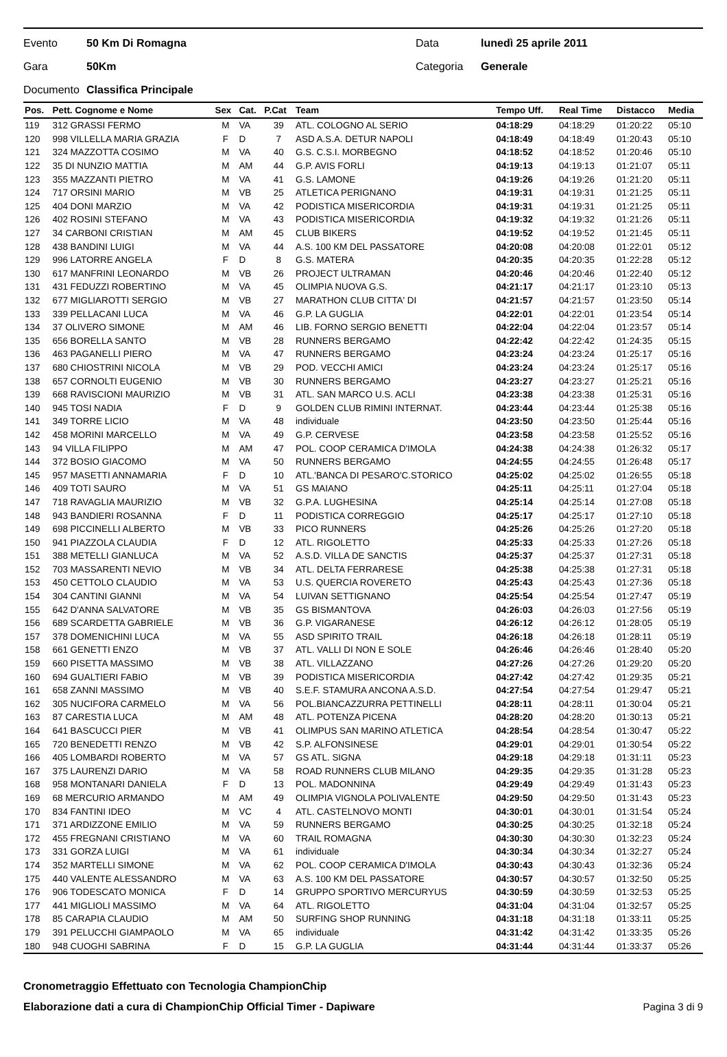Evento 50 Km Di Romagna Data lunedì 25 aprile 2011
Gara 50Km Categoria Generale
Documento Classifica Principale
| Pos. | Pett. Cognome e Nome | Sex | Cat. | P.Cat | Team | Tempo Uff. | Real Time | Distacco | Media |
| --- | --- | --- | --- | --- | --- | --- | --- | --- | --- |
| 119 | 312 GRASSI FERMO | M | VA | 39 | ATL. COLOGNO AL SERIO | 04:18:29 | 04:18:29 | 01:20:22 | 05:10 |
| 120 | 998 VILLELLA MARIA GRAZIA | F | D | 7 | ASD A.S.A. DETUR NAPOLI | 04:18:49 | 04:18:49 | 01:20:43 | 05:10 |
| 121 | 324 MAZZOTTA COSIMO | M | VA | 40 | G.S. C.S.I. MORBEGNO | 04:18:52 | 04:18:52 | 01:20:46 | 05:10 |
| 122 | 35 DI NUNZIO MATTIA | M | AM | 44 | G.P. AVIS FORLI | 04:19:13 | 04:19:13 | 01:21:07 | 05:11 |
| 123 | 355 MAZZANTI PIETRO | M | VA | 41 | G.S. LAMONE | 04:19:26 | 04:19:26 | 01:21:20 | 05:11 |
| 124 | 717 ORSINI MARIO | M | VB | 25 | ATLETICA PERIGNANO | 04:19:31 | 04:19:31 | 01:21:25 | 05:11 |
| 125 | 404 DONI MARZIO | M | VA | 42 | PODISTICA MISERICORDIA | 04:19:31 | 04:19:31 | 01:21:25 | 05:11 |
| 126 | 402 ROSINI STEFANO | M | VA | 43 | PODISTICA MISERICORDIA | 04:19:32 | 04:19:32 | 01:21:26 | 05:11 |
| 127 | 34 CARBONI CRISTIAN | M | AM | 45 | CLUB BIKERS | 04:19:52 | 04:19:52 | 01:21:45 | 05:11 |
| 128 | 438 BANDINI LUIGI | M | VA | 44 | A.S. 100 KM DEL PASSATORE | 04:20:08 | 04:20:08 | 01:22:01 | 05:12 |
| 129 | 996 LATORRE ANGELA | F | D | 8 | G.S. MATERA | 04:20:35 | 04:20:35 | 01:22:28 | 05:12 |
| 130 | 617 MANFRINI LEONARDO | M | VB | 26 | PROJECT ULTRAMAN | 04:20:46 | 04:20:46 | 01:22:40 | 05:12 |
| 131 | 431 FEDUZZI ROBERTINO | M | VA | 45 | OLIMPIA NUOVA G.S. | 04:21:17 | 04:21:17 | 01:23:10 | 05:13 |
| 132 | 677 MIGLIAROTTI SERGIO | M | VB | 27 | MARATHON CLUB CITTA' DI | 04:21:57 | 04:21:57 | 01:23:50 | 05:14 |
| 133 | 339 PELLACANI LUCA | M | VA | 46 | G.P. LA GUGLIA | 04:22:01 | 04:22:01 | 01:23:54 | 05:14 |
| 134 | 37 OLIVERO SIMONE | M | AM | 46 | LIB. FORNO SERGIO BENETTI | 04:22:04 | 04:22:04 | 01:23:57 | 05:14 |
| 135 | 656 BORELLA SANTO | M | VB | 28 | RUNNERS BERGAMO | 04:22:42 | 04:22:42 | 01:24:35 | 05:15 |
| 136 | 463 PAGANELLI PIERO | M | VA | 47 | RUNNERS BERGAMO | 04:23:24 | 04:23:24 | 01:25:17 | 05:16 |
| 137 | 680 CHIOSTRINI NICOLA | M | VB | 29 | POD. VECCHI AMICI | 04:23:24 | 04:23:24 | 01:25:17 | 05:16 |
| 138 | 657 CORNOLTI EUGENIO | M | VB | 30 | RUNNERS BERGAMO | 04:23:27 | 04:23:27 | 01:25:21 | 05:16 |
| 139 | 668 RAVISCIONI MAURIZIO | M | VB | 31 | ATL. SAN MARCO U.S. ACLI | 04:23:38 | 04:23:38 | 01:25:31 | 05:16 |
| 140 | 945 TOSI NADIA | F | D | 9 | GOLDEN CLUB RIMINI INTERNAT. | 04:23:44 | 04:23:44 | 01:25:38 | 05:16 |
| 141 | 349 TORRE LICIO | M | VA | 48 | individuale | 04:23:50 | 04:23:50 | 01:25:44 | 05:16 |
| 142 | 458 MORINI MARCELLO | M | VA | 49 | G.P. CERVESE | 04:23:58 | 04:23:58 | 01:25:52 | 05:16 |
| 143 | 94 VILLA FILIPPO | M | AM | 47 | POL. COOP CERAMICA D'IMOLA | 04:24:38 | 04:24:38 | 01:26:32 | 05:17 |
| 144 | 372 BOSIO GIACOMO | M | VA | 50 | RUNNERS BERGAMO | 04:24:55 | 04:24:55 | 01:26:48 | 05:17 |
| 145 | 957 MASETTI ANNAMARIA | F | D | 10 | ATL.'BANCA DI PESARO'C.STORICO | 04:25:02 | 04:25:02 | 01:26:55 | 05:18 |
| 146 | 409 TOTI SAURO | M | VA | 51 | GS MAIANO | 04:25:11 | 04:25:11 | 01:27:04 | 05:18 |
| 147 | 718 RAVAGLIA MAURIZIO | M | VB | 32 | G.P.A. LUGHESINA | 04:25:14 | 04:25:14 | 01:27:08 | 05:18 |
| 148 | 943 BANDIERI ROSANNA | F | D | 11 | PODISTICA CORREGGIO | 04:25:17 | 04:25:17 | 01:27:10 | 05:18 |
| 149 | 698 PICCINELLI ALBERTO | M | VB | 33 | PICO RUNNERS | 04:25:26 | 04:25:26 | 01:27:20 | 05:18 |
| 150 | 941 PIAZZOLA CLAUDIA | F | D | 12 | ATL. RIGOLETTO | 04:25:33 | 04:25:33 | 01:27:26 | 05:18 |
| 151 | 388 METELLI GIANLUCA | M | VA | 52 | A.S.D. VILLA DE SANCTIS | 04:25:37 | 04:25:37 | 01:27:31 | 05:18 |
| 152 | 703 MASSARENTI NEVIO | M | VB | 34 | ATL. DELTA FERRARESE | 04:25:38 | 04:25:38 | 01:27:31 | 05:18 |
| 153 | 450 CETTOLO CLAUDIO | M | VA | 53 | U.S. QUERCIA ROVERETO | 04:25:43 | 04:25:43 | 01:27:36 | 05:18 |
| 154 | 304 CANTINI GIANNI | M | VA | 54 | LUIVAN SETTIGNANO | 04:25:54 | 04:25:54 | 01:27:47 | 05:19 |
| 155 | 642 D'ANNA SALVATORE | M | VB | 35 | GS BISMANTOVA | 04:26:03 | 04:26:03 | 01:27:56 | 05:19 |
| 156 | 689 SCARDETTA GABRIELE | M | VB | 36 | G.P. VIGARANESE | 04:26:12 | 04:26:12 | 01:28:05 | 05:19 |
| 157 | 378 DOMENICHINI LUCA | M | VA | 55 | ASD SPIRITO TRAIL | 04:26:18 | 04:26:18 | 01:28:11 | 05:19 |
| 158 | 661 GENETTI ENZO | M | VB | 37 | ATL. VALLI DI NON E SOLE | 04:26:46 | 04:26:46 | 01:28:40 | 05:20 |
| 159 | 660 PISETTA MASSIMO | M | VB | 38 | ATL. VILLAZZANO | 04:27:26 | 04:27:26 | 01:29:20 | 05:20 |
| 160 | 694 GUALTIERI FABIO | M | VB | 39 | PODISTICA MISERICORDIA | 04:27:42 | 04:27:42 | 01:29:35 | 05:21 |
| 161 | 658 ZANNI MASSIMO | M | VB | 40 | S.E.F. STAMURA ANCONA A.S.D. | 04:27:54 | 04:27:54 | 01:29:47 | 05:21 |
| 162 | 305 NUCIFORA CARMELO | M | VA | 56 | POL.BIANCAZZURRA PETTINELLI | 04:28:11 | 04:28:11 | 01:30:04 | 05:21 |
| 163 | 87 CARESTIA LUCA | M | AM | 48 | ATL. POTENZA PICENA | 04:28:20 | 04:28:20 | 01:30:13 | 05:21 |
| 164 | 641 BASCUCCI PIER | M | VB | 41 | OLIMPUS SAN MARINO ATLETICA | 04:28:54 | 04:28:54 | 01:30:47 | 05:22 |
| 165 | 720 BENEDETTI RENZO | M | VB | 42 | S.P. ALFONSINESE | 04:29:01 | 04:29:01 | 01:30:54 | 05:22 |
| 166 | 405 LOMBARDI ROBERTO | M | VA | 57 | GS ATL. SIGNA | 04:29:18 | 04:29:18 | 01:31:11 | 05:23 |
| 167 | 375 LAURENZI DARIO | M | VA | 58 | ROAD RUNNERS CLUB MILANO | 04:29:35 | 04:29:35 | 01:31:28 | 05:23 |
| 168 | 958 MONTANARI DANIELA | F | D | 13 | POL. MADONNINA | 04:29:49 | 04:29:49 | 01:31:43 | 05:23 |
| 169 | 68 MERCURIO ARMANDO | M | AM | 49 | OLIMPIA VIGNOLA POLIVALENTE | 04:29:50 | 04:29:50 | 01:31:43 | 05:23 |
| 170 | 834 FANTINI IDEO | M | VC | 4 | ATL. CASTELNOVO MONTI | 04:30:01 | 04:30:01 | 01:31:54 | 05:24 |
| 171 | 371 ARDIZZONE EMILIO | M | VA | 59 | RUNNERS BERGAMO | 04:30:25 | 04:30:25 | 01:32:18 | 05:24 |
| 172 | 455 FREGNANI CRISTIANO | M | VA | 60 | TRAIL ROMAGNA | 04:30:30 | 04:30:30 | 01:32:23 | 05:24 |
| 173 | 331 GORZA LUIGI | M | VA | 61 | individuale | 04:30:34 | 04:30:34 | 01:32:27 | 05:24 |
| 174 | 352 MARTELLI SIMONE | M | VA | 62 | POL. COOP CERAMICA D'IMOLA | 04:30:43 | 04:30:43 | 01:32:36 | 05:24 |
| 175 | 440 VALENTE ALESSANDRO | M | VA | 63 | A.S. 100 KM DEL PASSATORE | 04:30:57 | 04:30:57 | 01:32:50 | 05:25 |
| 176 | 906 TODESCATO MONICA | F | D | 14 | GRUPPO SPORTIVO MERCURYUS | 04:30:59 | 04:30:59 | 01:32:53 | 05:25 |
| 177 | 441 MIGLIOLI MASSIMO | M | VA | 64 | ATL. RIGOLETTO | 04:31:04 | 04:31:04 | 01:32:57 | 05:25 |
| 178 | 85 CARAPIA CLAUDIO | M | AM | 50 | SURFING SHOP RUNNING | 04:31:18 | 04:31:18 | 01:33:11 | 05:25 |
| 179 | 391 PELUCCHI GIAMPAOLO | M | VA | 65 | individuale | 04:31:42 | 04:31:42 | 01:33:35 | 05:26 |
| 180 | 948 CUOGHI SABRINA | F | D | 15 | G.P. LA GUGLIA | 04:31:44 | 04:31:44 | 01:33:37 | 05:26 |
Cronometraggio Effettuato con Tecnologia ChampionChip
Elaborazione dati a cura di ChampionChip Official Timer - Dapiware Pagina 3 di 9